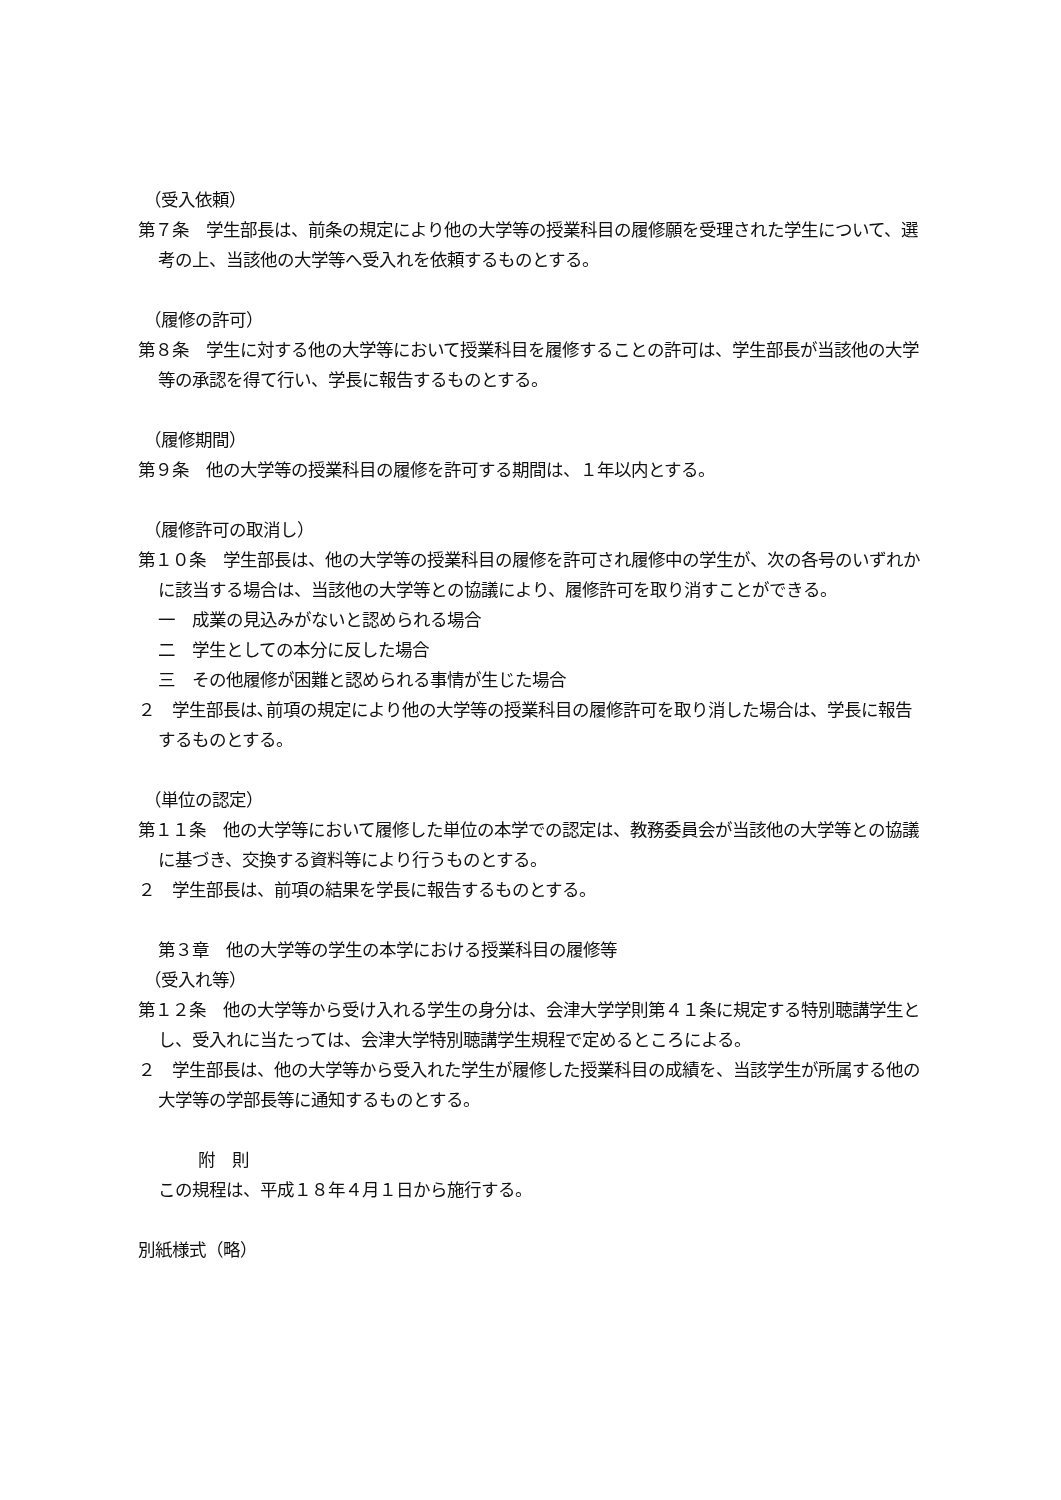（受入依頼）
第７条　学生部長は、前条の規定により他の大学等の授業科目の履修願を受理された学生について、選考の上、当該他の大学等へ受入れを依頼するものとする。
（履修の許可）
第８条　学生に対する他の大学等において授業科目を履修することの許可は、学生部長が当該他の大学等の承認を得て行い、学長に報告するものとする。
（履修期間）
第９条　他の大学等の授業科目の履修を許可する期間は、１年以内とする。
（履修許可の取消し）
第１０条　学生部長は、他の大学等の授業科目の履修を許可され履修中の学生が、次の各号のいずれかに該当する場合は、当該他の大学等との協議により、履修許可を取り消すことができる。
一　成業の見込みがないと認められる場合
二　学生としての本分に反した場合
三　その他履修が困難と認められる事情が生じた場合
２　学生部長は､前項の規定により他の大学等の授業科目の履修許可を取り消した場合は、学長に報告するものとする。
（単位の認定）
第１１条　他の大学等において履修した単位の本学での認定は、教務委員会が当該他の大学等との協議に基づき、交換する資料等により行うものとする。
２　学生部長は、前項の結果を学長に報告するものとする。
第３章　他の大学等の学生の本学における授業科目の履修等
（受入れ等）
第１２条　他の大学等から受け入れる学生の身分は、会津大学学則第４１条に規定する特別聴講学生とし、受入れに当たっては、会津大学特別聴講学生規程で定めるところによる。
２　学生部長は、他の大学等から受入れた学生が履修した授業科目の成績を、当該学生が所属する他の大学等の学部長等に通知するものとする。
附　則
この規程は、平成１８年４月１日から施行する。
別紙様式（略）